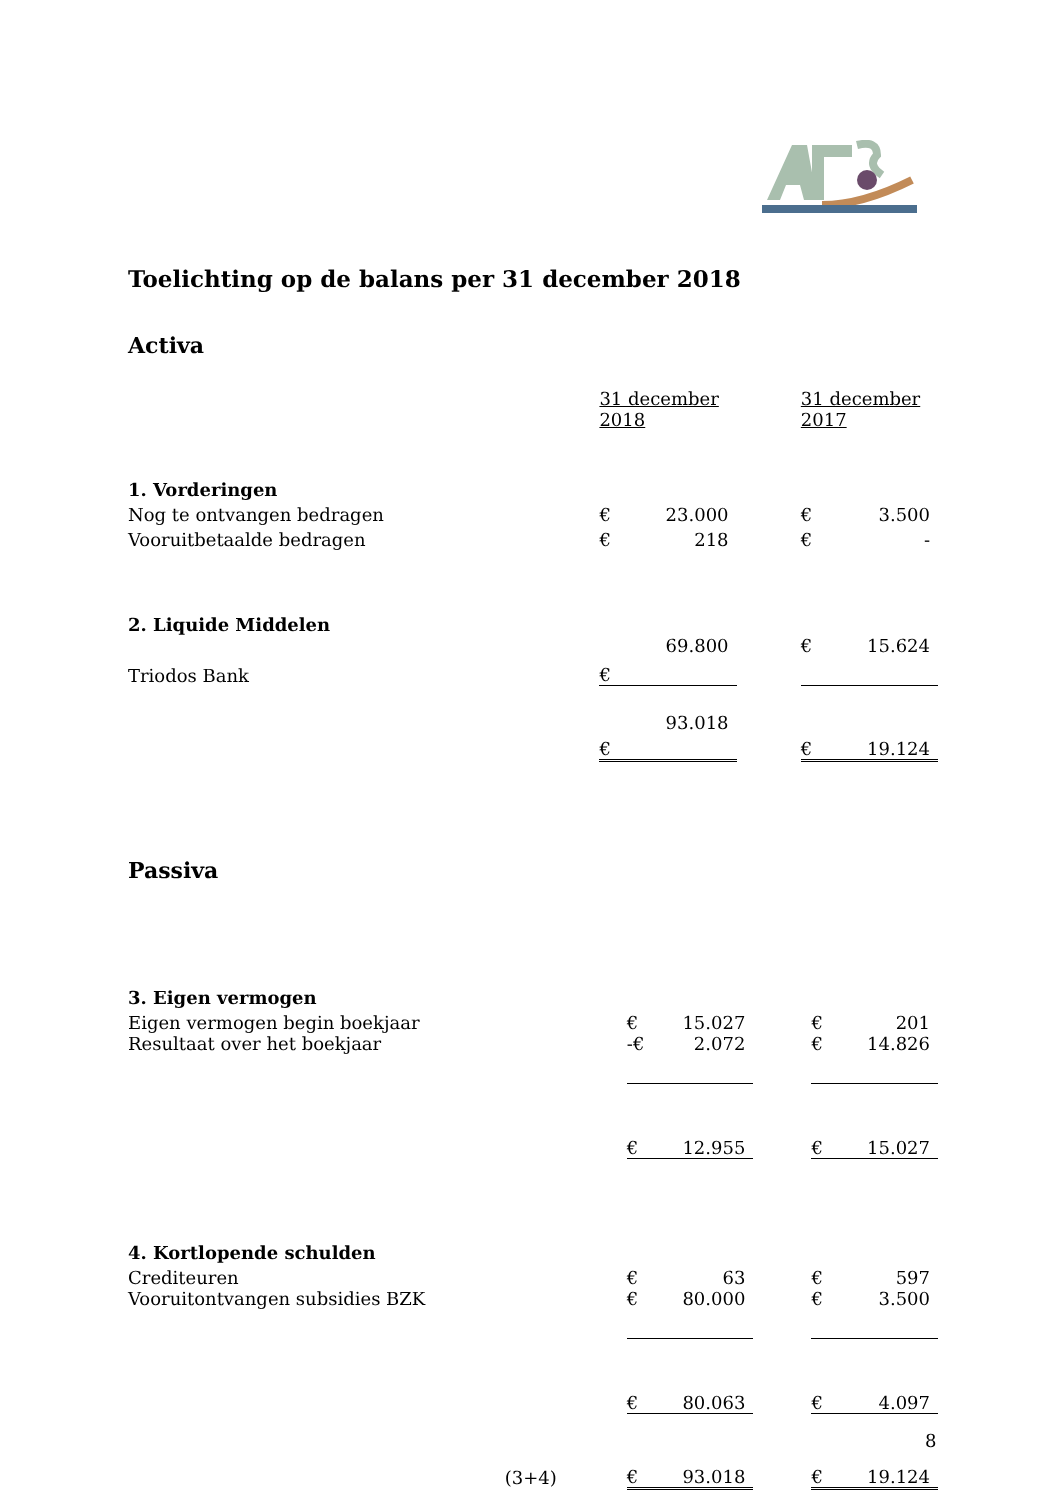Toelichting op de balans per 31 december 2018
Activa
| | 31 december 2018 | | | 31 december 2017 | |
| 1. Vorderingen | | | | | |
| Nog te ontvangen bedragen | € | 23.000 | | € | 3.500 |
| Vooruitbetaalde bedragen | € | 218 | | € | - |
| 2. Liquide Middelen | | | | | |
| Triodos Bank | € | 69.800 | | € | 15.624 |
| | € | 93.018 | | € | 19.124 |
Passiva
| 3. Eigen vermogen | | | | | |
| Eigen vermogen begin boekjaar | € | 15.027 | | € | 201 |
| Resultaat over het boekjaar | -€ | 2.072 | | € | 14.826 |
| | € | 12.955 | | € | 15.027 |
| 4. Kortlopende schulden | | | | | |
| Crediteuren | € | 63 | | € | 597 |
| Vooruitontvangen subsidies BZK | € | 80.000 | | € | 3.500 |
| | € | 80.063 | | € | 4.097 |
| (3+4) | € | 93.018 | | € | 19.124 |
8